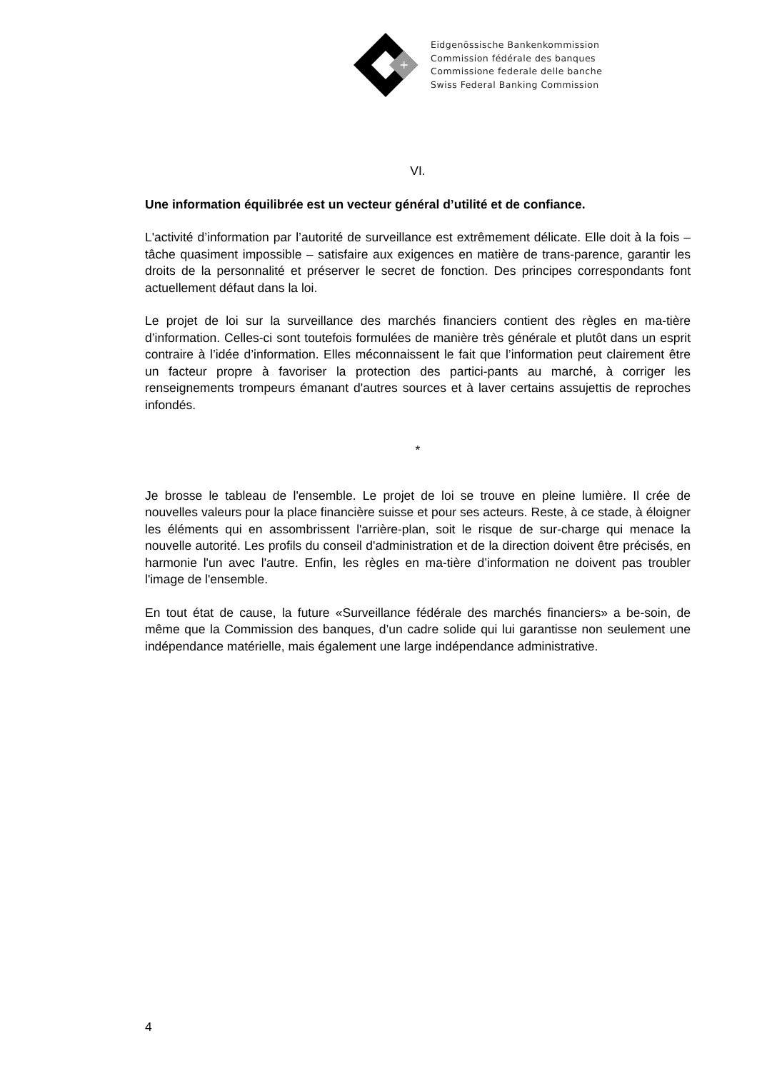+
Eidgenössische Bankenkommission
Commission fédérale des banques
Commissione federale delle banche
Swiss Federal Banking Commission
VI.
Une information équilibrée est un vecteur général d’utilité et de confiance.
L'activité d’information par l’autorité de surveillance est extrêmement délicate. Elle doit à la fois – tâche quasiment impossible – satisfaire aux exigences en matière de trans-parence, garantir les droits de la personnalité et préserver le secret de fonction. Des principes correspondants font actuellement défaut dans la loi.
Le projet de loi sur la surveillance des marchés financiers contient des règles en ma-tière d’information. Celles-ci sont toutefois formulées de manière très générale et plutôt dans un esprit contraire à l’idée d’information. Elles méconnaissent le fait que l’information peut clairement être un facteur propre à favoriser la protection des partici-pants au marché, à corriger les renseignements trompeurs émanant d'autres sources et à laver certains assujettis de reproches infondés.
*
Je brosse le tableau de l'ensemble. Le projet de loi se trouve en pleine lumière. Il crée de nouvelles valeurs pour la place financière suisse et pour ses acteurs. Reste, à ce stade, à éloigner les éléments qui en assombrissent l'arrière-plan, soit le risque de sur-charge qui menace la nouvelle autorité. Les profils du conseil d'administration et de la direction doivent être précisés, en harmonie l'un avec l'autre. Enfin, les règles en ma-tière d’information ne doivent pas troubler l'image de l'ensemble.
En tout état de cause, la future «Surveillance fédérale des marchés financiers» a be-soin, de même que la Commission des banques, d’un cadre solide qui lui garantisse non seulement une indépendance matérielle, mais également une large indépendance administrative.
4